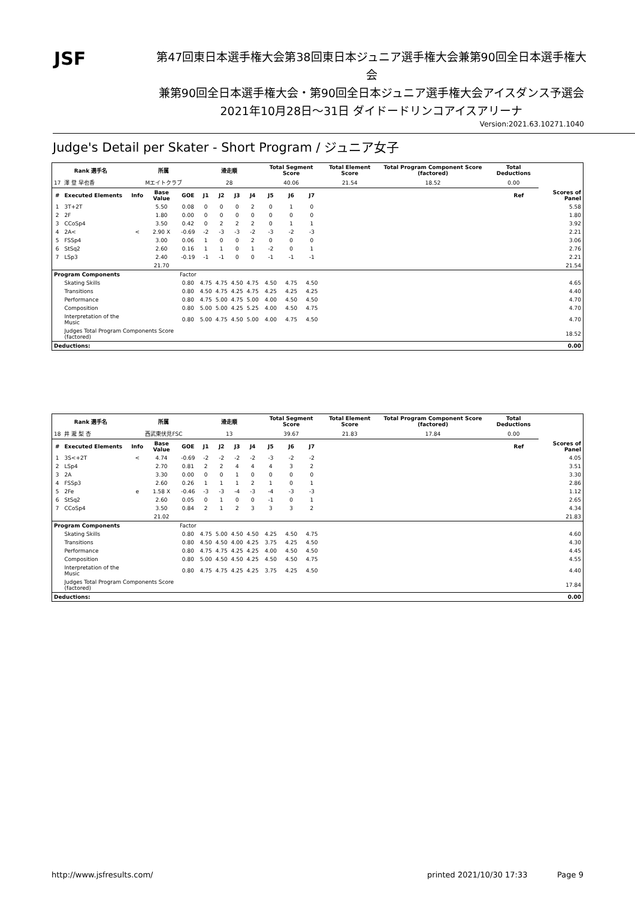JSF
第47回東日本選手権大会第38回東日本ジュニア選手権大会兼第90回全日本選手権大会
兼第90回全日本選手権大会・第90回全日本ジュニア選手権大会アイスダンス予選会
2021年10月28日～31日 ダイドードリンコアイスアリーナ
Version:2021.63.10271.1040
Judge's Detail per Skater - Short Program / ジュニア女子
| Rank 選手名 | | 所属 | | | 滑走順 | | | | Total Segment Score | | | Total Element Score | | Total Program Component Score (factored) | Total Deductions | | |
| --- | --- | --- | --- | --- | --- | --- | --- | --- | --- | --- | --- | --- | --- | --- | --- | --- | --- |
| 17 | 澤 登 早也香 | Mエイトクラブ | | | 28 | | | | 40.06 | | | 21.54 | | 18.52 | 0.00 | | |
| # | Executed Elements | Info | Base Value | GOE | J1 | J2 | J3 | J4 | J5 | J6 | J7 | | | | | Ref | Scores of Panel |
| 1 | 3T+2T | | 5.50 | 0.08 | 0 | 0 | 0 | 2 | 0 | 1 | 0 | | | | | | 5.58 |
| 2 | 2F | | 1.80 | 0.00 | 0 | 0 | 0 | 0 | 0 | 0 | 0 | | | | | | 1.80 |
| 3 | CCoSp4 | | 3.50 | 0.42 | 0 | 2 | 2 | 2 | 0 | 1 | 1 | | | | | | 3.92 |
| 4 | 2A< | < | 2.90 X | -0.69 | -2 | -3 | -3 | -2 | -3 | -2 | -3 | | | | | | 2.21 |
| 5 | FSSp4 | | 3.00 | 0.06 | 1 | 0 | 0 | 2 | 0 | 0 | 0 | | | | | | 3.06 |
| 6 | StSq2 | | 2.60 | 0.16 | 1 | 1 | 0 | 1 | -2 | 0 | 1 | | | | | | 2.76 |
| 7 | LSp3 | | 2.40 | -0.19 | -1 | -1 | 0 | 0 | -1 | -1 | -1 | | | | | | 2.21 |
| | | | 21.70 | | | | | | | | | | | | | | 21.54 |
| Program Components | | | | Factor | | | | | | | | | | | | | |
| | Skating Skills | | | 0.80 | 4.75 | 4.75 | 4.50 | 4.75 | 4.50 | 4.75 | 4.50 | | | | | | 4.65 |
| | Transitions | | | 0.80 | 4.50 | 4.75 | 4.25 | 4.75 | 4.25 | 4.25 | 4.25 | | | | | | 4.40 |
| | Performance | | | 0.80 | 4.75 | 5.00 | 4.75 | 5.00 | 4.00 | 4.50 | 4.50 | | | | | | 4.70 |
| | Composition | | | 0.80 | 5.00 | 5.00 | 4.25 | 5.25 | 4.00 | 4.50 | 4.75 | | | | | | 4.70 |
| | Interpretation of the Music | | | 0.80 | 5.00 | 4.75 | 4.50 | 5.00 | 4.00 | 4.75 | 4.50 | | | | | | 4.70 |
| | Judges Total Program Components Score (factored) | | | | | | | | | | | | | | | | 18.52 |
| Deductions: | | | | | | | | | | | | | | | | | 0.00 |
| Rank 選手名 | | 所属 | | | 滑走順 | | | | Total Segment Score | | | Total Element Score | | Total Program Component Score (factored) | Total Deductions | | |
| --- | --- | --- | --- | --- | --- | --- | --- | --- | --- | --- | --- | --- | --- | --- | --- | --- | --- |
| 18 | 井 瀧 梨 杏 | 西武東伏見FSC | | | 13 | | | | 39.67 | | | 21.83 | | 17.84 | 0.00 | | |
| # | Executed Elements | Info | Base Value | GOE | J1 | J2 | J3 | J4 | J5 | J6 | J7 | | | | | Ref | Scores of Panel |
| 1 | 3S<+2T | < | 4.74 | -0.69 | -2 | -2 | -2 | -2 | -3 | -2 | -2 | | | | | | 4.05 |
| 2 | LSp4 | | 2.70 | 0.81 | 2 | 2 | 4 | 4 | 4 | 3 | 2 | | | | | | 3.51 |
| 3 | 2A | | 3.30 | 0.00 | 0 | 0 | 1 | 0 | 0 | 0 | 0 | | | | | | 3.30 |
| 4 | FSSp3 | | 2.60 | 0.26 | 1 | 1 | 1 | 2 | 1 | 0 | 1 | | | | | | 2.86 |
| 5 | 2Fe | e | 1.58 X | -0.46 | -3 | -3 | -4 | -3 | -4 | -3 | -3 | | | | | | 1.12 |
| 6 | StSq2 | | 2.60 | 0.05 | 0 | 1 | 0 | 0 | -1 | 0 | 1 | | | | | | 2.65 |
| 7 | CCoSp4 | | 3.50 | 0.84 | 2 | 1 | 2 | 3 | 3 | 3 | 2 | | | | | | 4.34 |
| | | | 21.02 | | | | | | | | | | | | | | 21.83 |
| Program Components | | | | Factor | | | | | | | | | | | | | |
| | Skating Skills | | | 0.80 | 4.75 | 5.00 | 4.50 | 4.50 | 4.25 | 4.50 | 4.75 | | | | | | 4.60 |
| | Transitions | | | 0.80 | 4.50 | 4.50 | 4.00 | 4.25 | 3.75 | 4.25 | 4.50 | | | | | | 4.30 |
| | Performance | | | 0.80 | 4.75 | 4.75 | 4.25 | 4.25 | 4.00 | 4.50 | 4.50 | | | | | | 4.45 |
| | Composition | | | 0.80 | 5.00 | 4.50 | 4.50 | 4.25 | 4.50 | 4.50 | 4.75 | | | | | | 4.55 |
| | Interpretation of the Music | | | 0.80 | 4.75 | 4.75 | 4.25 | 4.25 | 3.75 | 4.25 | 4.50 | | | | | | 4.40 |
| | Judges Total Program Components Score (factored) | | | | | | | | | | | | | | | | 17.84 |
| Deductions: | | | | | | | | | | | | | | | | | 0.00 |
http://www.jsfresults.com/ printed 2021/10/30 17:33 Page 9